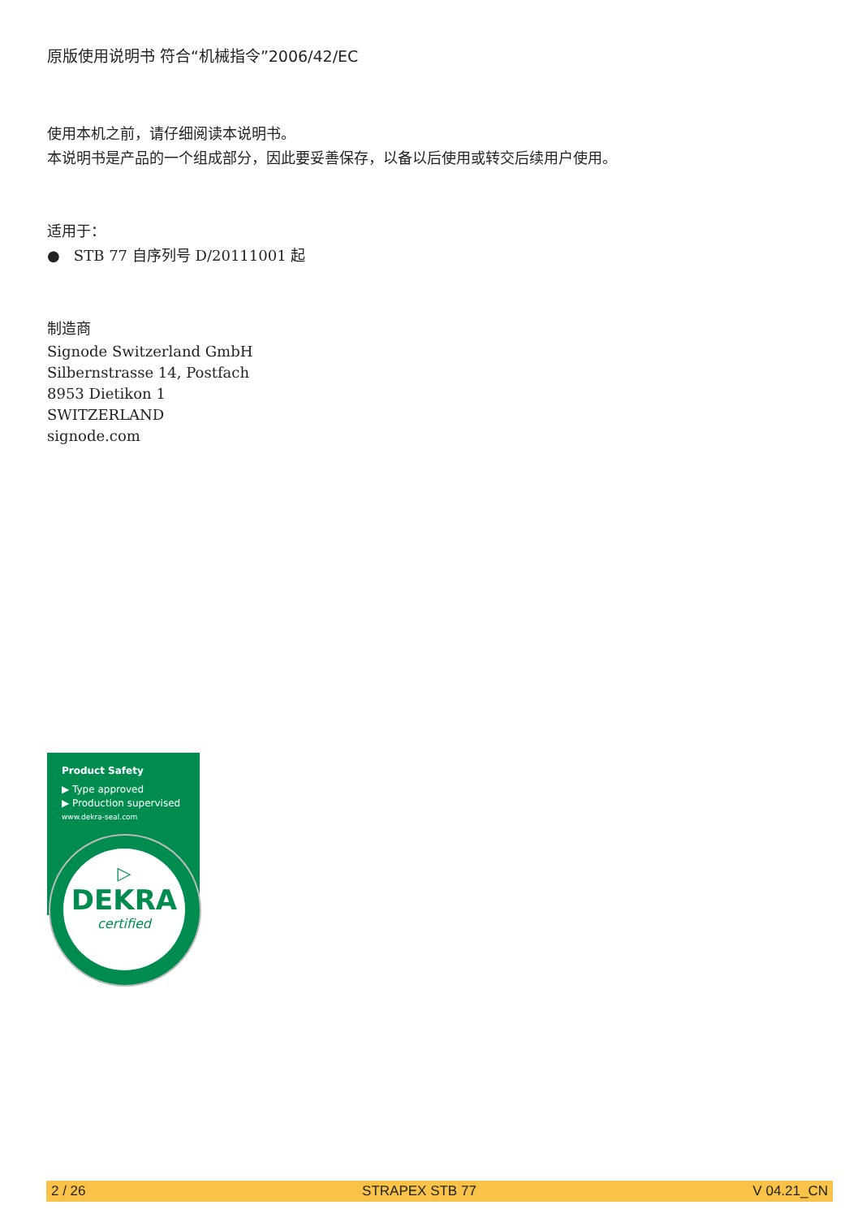原版使用说明书 符合“机械指令”2006/42/EC
使用本机之前，请仔细阅读本说明书。
本说明书是产品的一个组成部分，因此要妥善保存，以备以后使用或转交后续用户使用。
适用于：
● STB 77 自序列号 D/20111001 起
制造商
Signode Switzerland GmbH
Silbernstrasse 14, Postfach
8953 Dietikon 1
SWITZERLAND
signode.com
Product Safety
▶ Type approved
▶ Production supervised
www.dekra-seal.com
▷
DEKRA
certified
2 / 26 STRAPEX STB 77 V 04.21_CN